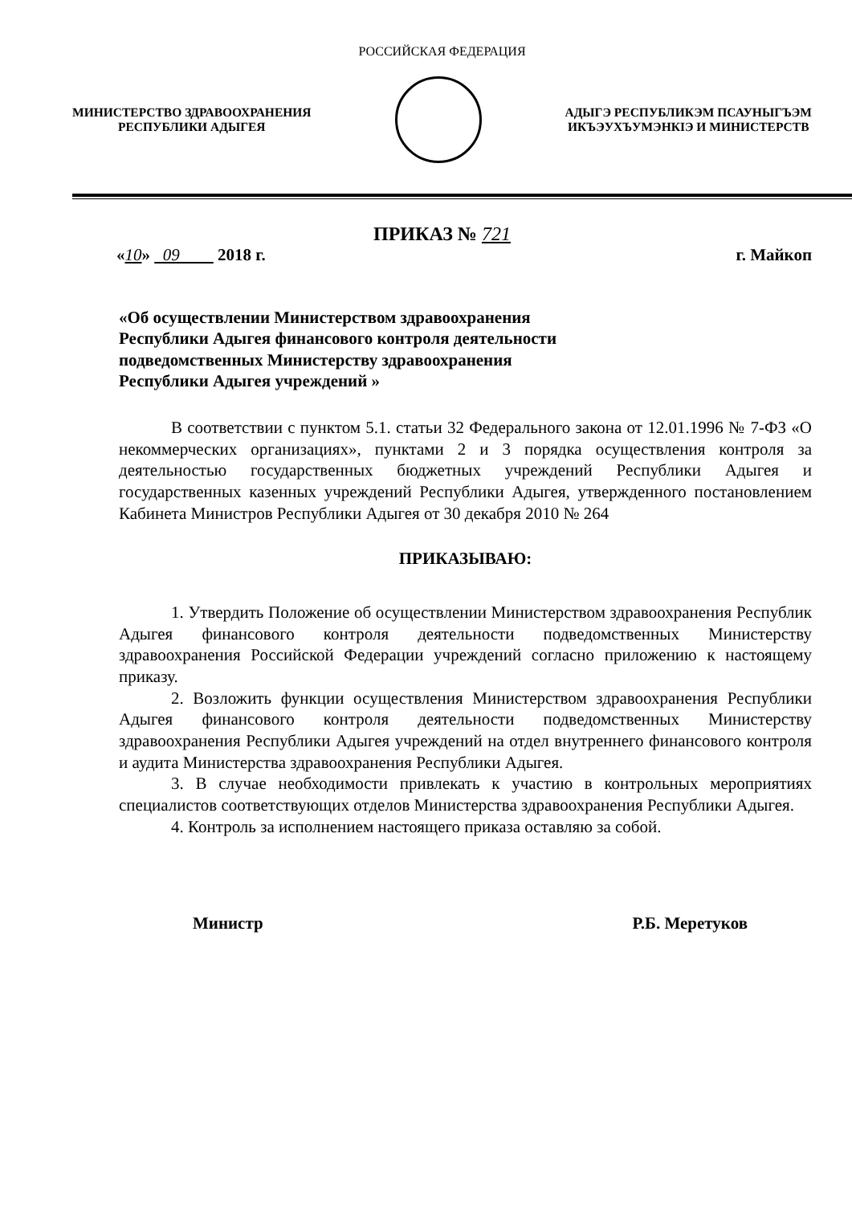РОССИЙСКАЯ ФЕДЕРАЦИЯ
МИНИСТЕРСТВО ЗДРАВООХРАНЕНИЯ
РЕСПУБЛИКИ АДЫГЕЯ
АДЫГЭ РЕСПУБЛИКЭМ ПСАУНЫГЪЭМ
ИКЪЭУХЪУМЭНКIЭ И МИНИСТЕРСТВ
ПРИКАЗ № 721
«10» 09 2018 г. г. Майкоп
«Об осуществлении Министерством здравоохранения
Республики Адыгея финансового контроля деятельности
подведомственных Министерству здравоохранения
Республики Адыгея учреждений »
В соответствии с пунктом 5.1. статьи 32 Федерального закона от 12.01.1996 № 7-ФЗ «О некоммерческих организациях», пунктами 2 и 3 порядка осуществления контроля за деятельностью государственных бюджетных учреждений Республики Адыгея и государственных казенных учреждений Республики Адыгея, утвержденного постановлением Кабинета Министров Республики Адыгея от 30 декабря 2010 № 264
ПРИКАЗЫВАЮ:
1. Утвердить Положение об осуществлении Министерством здравоохранения Республик Адыгея финансового контроля деятельности подведомственных Министерству здравоохранения Российской Федерации учреждений согласно приложению к настоящему приказу.
2. Возложить функции осуществления Министерством здравоохранения Республики Адыгея финансового контроля деятельности подведомственных Министерству здравоохранения Республики Адыгея учреждений на отдел внутреннего финансового контроля и аудита Министерства здравоохранения Республики Адыгея.
3. В случае необходимости привлекать к участию в контрольных мероприятиях специалистов соответствующих отделов Министерства здравоохранения Республики Адыгея.
4. Контроль за исполнением настоящего приказа оставляю за собой.
Министр Р.Б. Меретуков